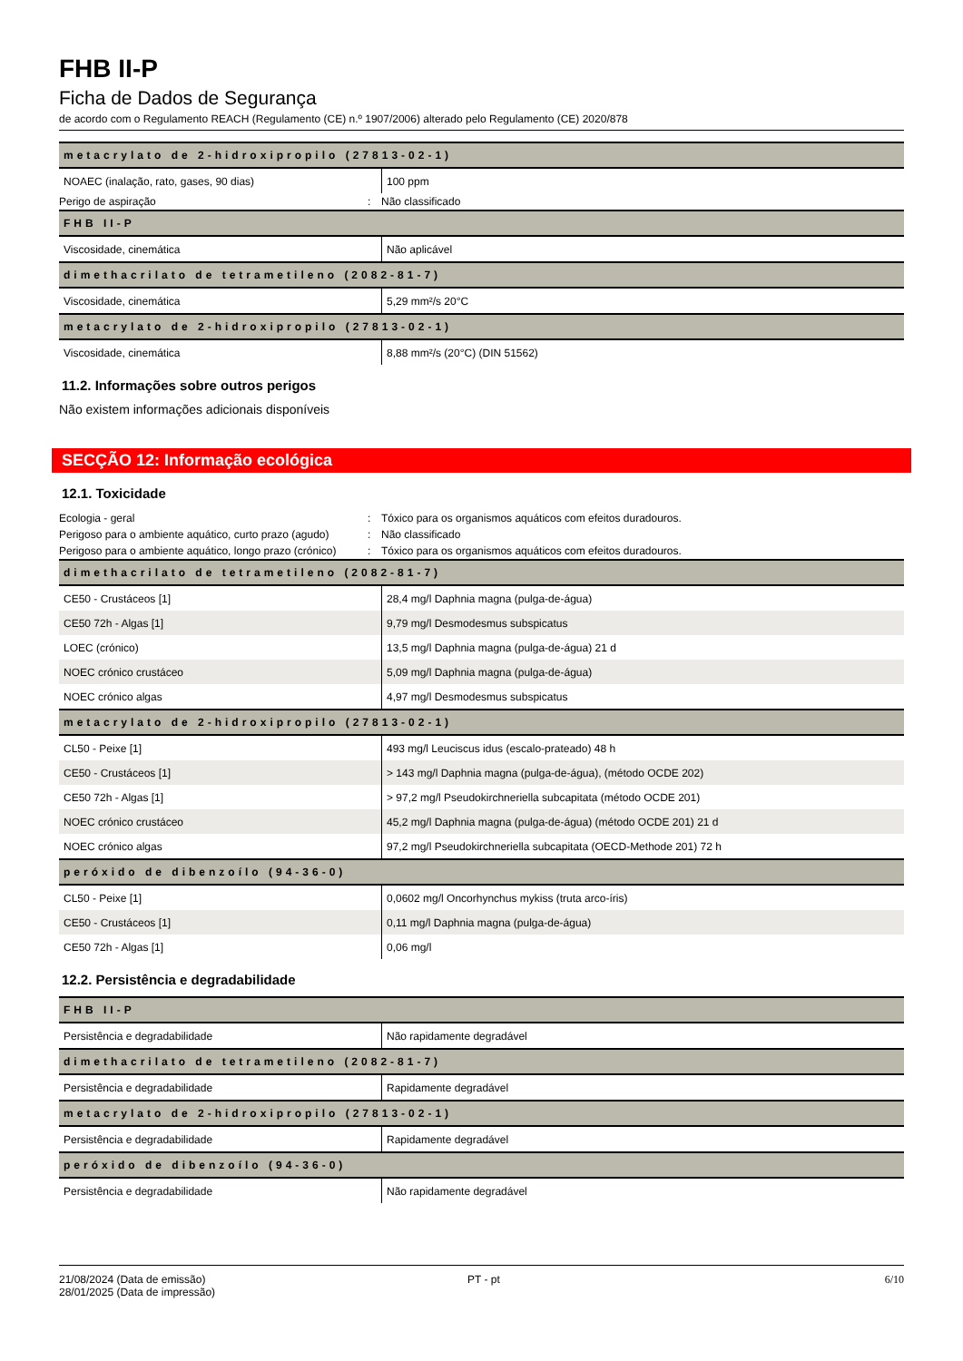FHB II-P
Ficha de Dados de Segurança
de acordo com o Regulamento REACH (Regulamento (CE) n.º 1907/2006) alterado pelo Regulamento (CE) 2020/878
| metacrylato de 2-hidroxipropilo (27813-02-1) | |
| --- | --- |
| NOAEC (inalação, rato, gases, 90 dias) | 100 ppm |
Perigo de aspiração: Não classificado
| FHB II-P | |
| --- | --- |
| Viscosidade, cinemática | Não aplicável |
| dimethacrilato de tetrametileno (2082-81-7) | |
| Viscosidade, cinemática | 5,29 mm²/s 20°C |
| metacrylato de 2-hidroxipropilo (27813-02-1) | |
| Viscosidade, cinemática | 8,88 mm²/s (20°C) (DIN 51562) |
11.2. Informações sobre outros perigos
Não existem informações adicionais disponíveis
SECÇÃO 12: Informação ecológica
12.1. Toxicidade
Ecologia - geral: Tóxico para os organismos aquáticos com efeitos duradouros.
Perigoso para o ambiente aquático, curto prazo (agudo): Não classificado
Perigoso para o ambiente aquático, longo prazo (crónico): Tóxico para os organismos aquáticos com efeitos duradouros.
| dimethacrilato de tetrametileno (2082-81-7) | |
| --- | --- |
| CE50 - Crustáceos [1] | 28,4 mg/l Daphnia magna (pulga-de-água) |
| CE50 72h - Algas [1] | 9,79 mg/l Desmodesmus subspicatus |
| LOEC (crónico) | 13,5 mg/l Daphnia magna (pulga-de-água) 21 d |
| NOEC crónico crustáceo | 5,09 mg/l Daphnia magna (pulga-de-água) |
| NOEC crónico algas | 4,97 mg/l Desmodesmus subspicatus |
| metacrylato de 2-hidroxipropilo (27813-02-1) | |
| CL50 - Peixe [1] | 493 mg/l Leuciscus idus (escalo-prateado) 48 h |
| CE50 - Crustáceos [1] | > 143 mg/l Daphnia magna (pulga-de-água), (método OCDE 202) |
| CE50 72h - Algas [1] | > 97,2 mg/l Pseudokirchneriella subcapitata (método OCDE 201) |
| NOEC crónico crustáceo | 45,2 mg/l Daphnia magna (pulga-de-água) (método OCDE 201) 21 d |
| NOEC crónico algas | 97,2 mg/l Pseudokirchneriella subcapitata (OECD-Methode 201) 72 h |
| peróxido de dibenzoílo (94-36-0) | |
| CL50 - Peixe [1] | 0,0602 mg/l Oncorhynchus mykiss (truta arco-íris) |
| CE50 - Crustáceos [1] | 0,11 mg/l Daphnia magna (pulga-de-água) |
| CE50 72h - Algas [1] | 0,06 mg/l |
12.2. Persistência e degradabilidade
| FHB II-P | |
| --- | --- |
| Persistência e degradabilidade | Não rapidamente degradável |
| dimethacrilato de tetrametileno (2082-81-7) | |
| Persistência e degradabilidade | Rapidamente degradável |
| metacrylato de 2-hidroxipropilo (27813-02-1) | |
| Persistência e degradabilidade | Rapidamente degradável |
| peróxido de dibenzoílo (94-36-0) | |
| Persistência e degradabilidade | Não rapidamente degradável |
21/08/2024 (Data de emissão)
28/01/2025 (Data de impressão)
PT - pt 6/10